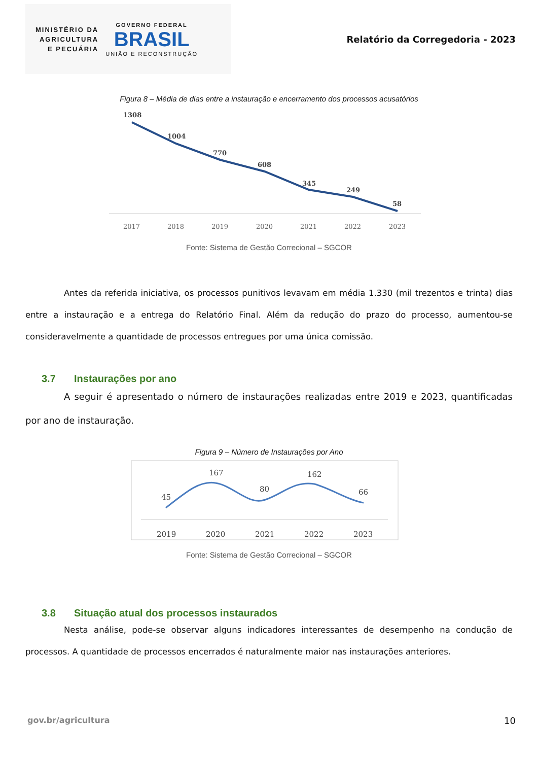MINISTÉRIO DA
AGRICULTURA
E PECUÁRIA
GOVERNO FEDERAL
BRASIL
UNIÃO E RECONSTRUÇÃO
Relatório da Corregedoria - 2023
Figura 8 – Média de dias entre a instauração e encerramento dos processos acusatórios
1308
1004
770
608
345
249
58
2017
2018
2019
2020
2021
2022
2023
Fonte: Sistema de Gestão Correcional – SGCOR
Antes da referida iniciativa, os processos punitivos levavam em média 1.330 (mil trezentos e trinta) dias entre a instauração e a entrega do Relatório Final. Além da redução do prazo do processo, aumentou-se consideravelmente a quantidade de processos entregues por uma única comissão.
3.7 Instaurações por ano
A seguir é apresentado o número de instaurações realizadas entre 2019 e 2023, quantificadas por ano de instauração.
Figura 9 – Número de Instaurações por Ano
45
167
80
162
66
2019
2020
2021
2022
2023
Fonte: Sistema de Gestão Correcional – SGCOR
3.8 Situação atual dos processos instaurados
Nesta análise, pode-se observar alguns indicadores interessantes de desempenho na condução de processos. A quantidade de processos encerrados é naturalmente maior nas instaurações anteriores.
gov.br/agricultura 10